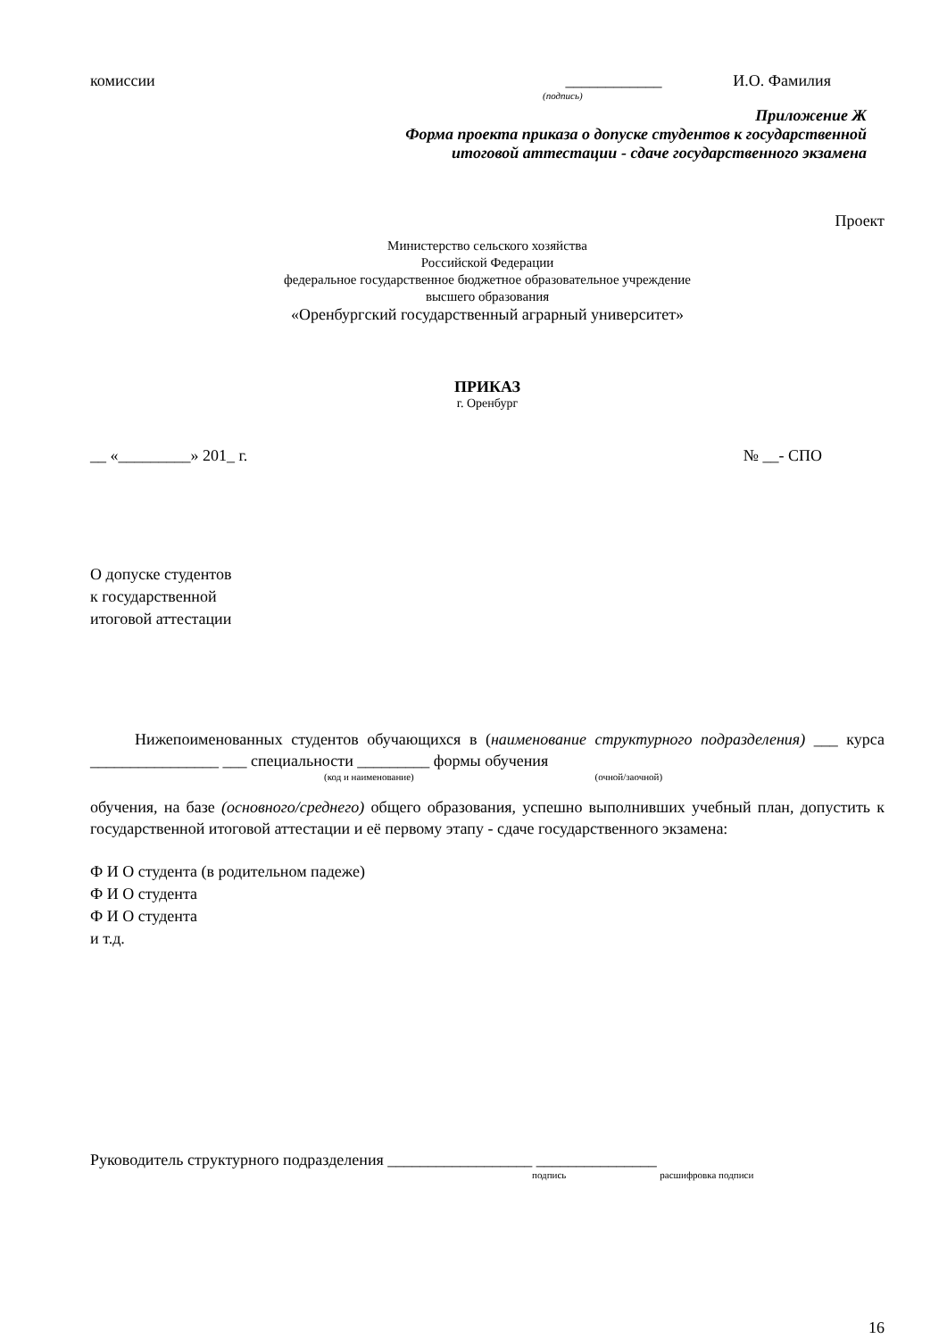комиссии ____________ И.О. Фамилия
(подпись)
Приложение Ж
Форма проекта приказа о допуске студентов к государственной
итоговой аттестации - сдаче государственного экзамена
Проект
Министерство сельского хозяйства
Российской Федерации
федеральное государственное бюджетное образовательное учреждение
высшего образования
«Оренбургский государственный аграрный университет»
ПРИКАЗ
г. Оренбург
__ «_________» 201_ г. № __- СПО
О допуске студентов
к государственной
итоговой аттестации
Нижепоименованных студентов обучающихся в (наименование структурного подразделения) ___ курса ________________ ___ специальности _________ формы обучения
(код и наименование) (очной/заочной)
обучения, на базе (основного/среднего) общего образования, успешно выполнивших учебный план, допустить к государственной итоговой аттестации и её первому этапу - сдаче государственного экзамена:
Ф И О студента (в родительном падеже)
Ф И О студента
Ф И О студента
и т.д.
Руководитель структурного подразделения __________________ _______________
подпись расшифровка подписи
16